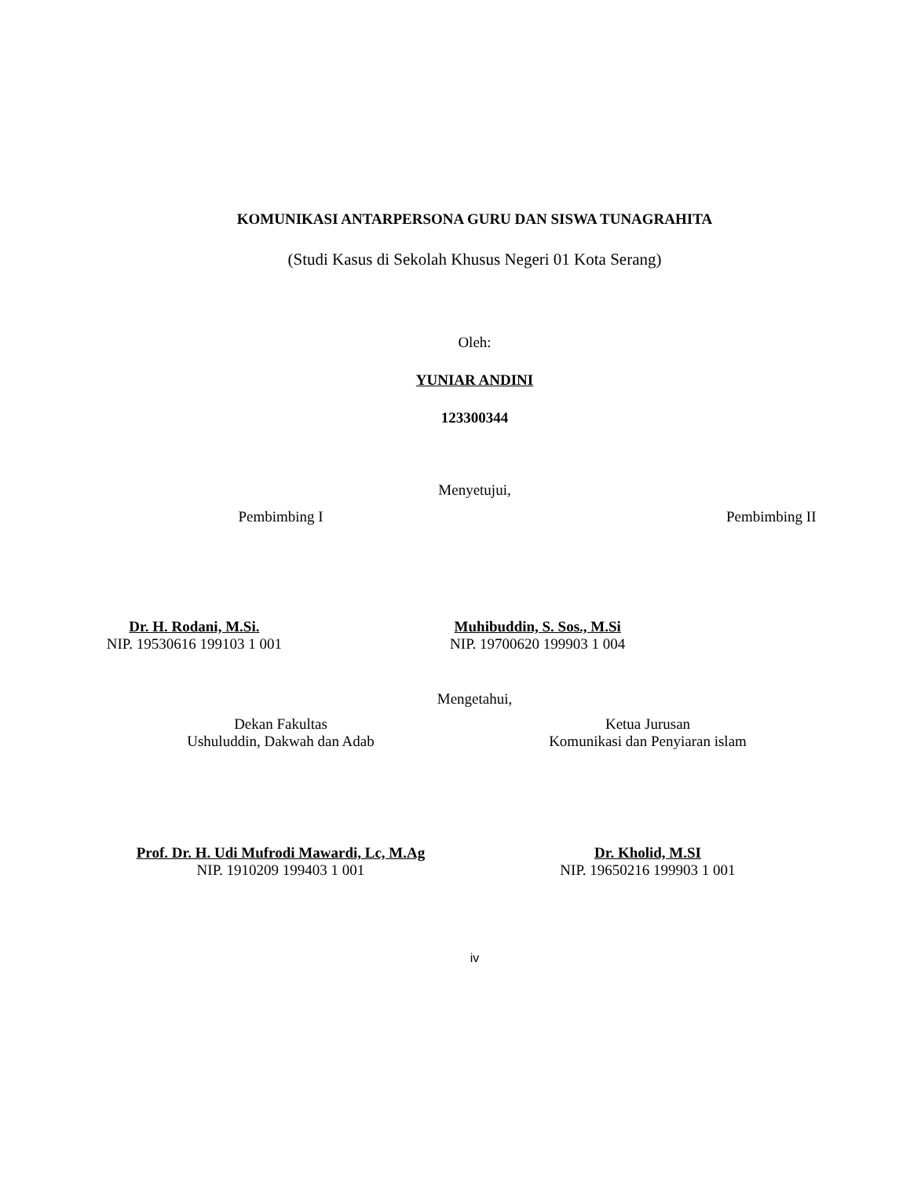KOMUNIKASI ANTARPERSONA GURU DAN SISWA TUNAGRAHITA
(Studi Kasus di Sekolah Khusus Negeri 01 Kota Serang)
Oleh:
YUNIAR ANDINI
123300344
Menyetujui,
Pembimbing I Pembimbing II
Dr. H. Rodani, M.Si.
NIP. 19530616 199103 1 001
Muhibuddin, S. Sos., M.Si
NIP. 19700620 199903 1 004
Mengetahui,
Dekan Fakultas
Ushuluddin, Dakwah dan Adab
Ketua Jurusan
Komunikasi dan Penyiaran islam
Prof. Dr. H. Udi Mufrodi Mawardi, Lc, M.Ag
NIP. 1910209 199403 1 001
Dr. Kholid, M.SI
NIP. 19650216 199903 1 001
iv